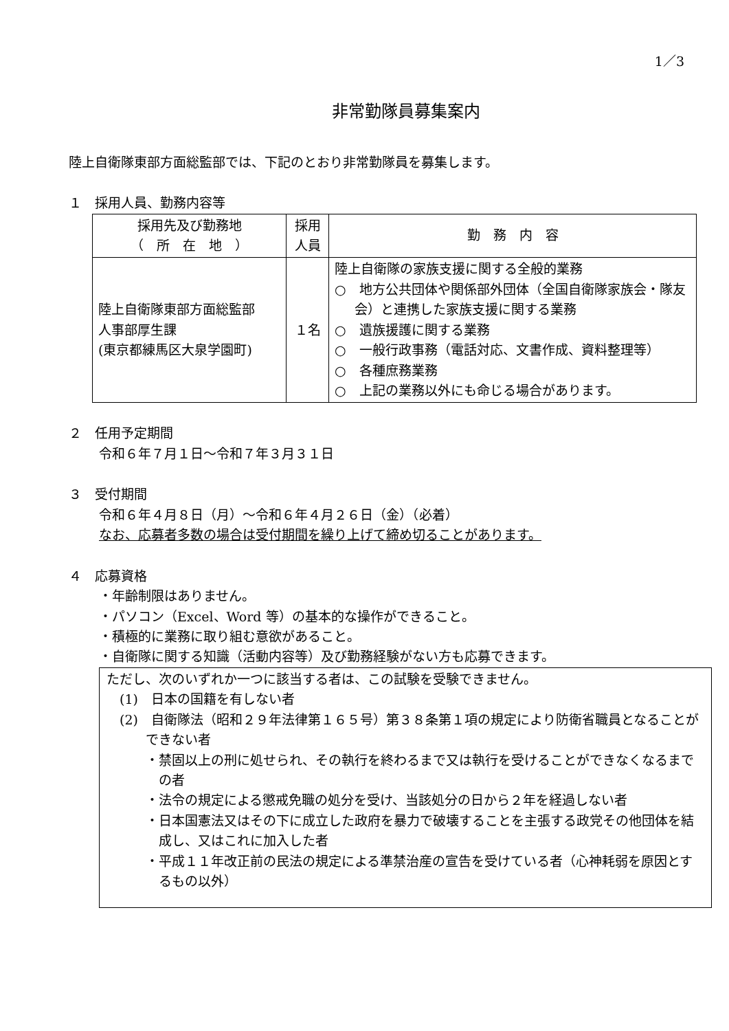1／3
非常勤隊員募集案内
陸上自衛隊東部方面総監部では、下記のとおり非常勤隊員を募集します。
１　採用人員、勤務内容等
| 採用先及び勤務地 （ 所 在 地 ） | 採用 人員 | 勤 務 内 容 |
| --- | --- | --- |
| 陸上自衛隊東部方面総監部 人事部厚生課 (東京都練馬区大泉学園町) | １名 | 陸上自衛隊の家族支援に関する全般的業務 ○ 地方公共団体や関係部外団体（全国自衛隊家族会・隊友会）と連携した家族支援に関する業務 ○ 遺族援護に関する業務 ○ 一般行政事務（電話対応、文書作成、資料整理等） ○ 各種庶務業務 ○ 上記の業務以外にも命じる場合があります。 |
２　任用予定期間
令和６年７月１日～令和７年３月３１日
３　受付期間
令和６年４月８日（月）～令和６年４月２６日（金）（必着）
なお、応募者多数の場合は受付期間を繰り上げて締め切ることがあります。
４　応募資格
・年齢制限はありません。
・パソコン（Excel、Word 等）の基本的な操作ができること。
・積極的に業務に取り組む意欲があること。
・自衛隊に関する知識（活動内容等）及び勤務経験がない方も応募できます。
ただし、次のいずれか一つに該当する者は、この試験を受験できません。
(1)　日本の国籍を有しない者
(2)　自衛隊法（昭和２９年法律第１６５号）第３８条第１項の規定により防衛省職員となることができない者
・禁固以上の刑に処せられ、その執行を終わるまで又は執行を受けることができなくなるまでの者
・法令の規定による懲戒免職の処分を受け、当該処分の日から２年を経過しない者
・日本国憲法又はその下に成立した政府を暴力で破壊することを主張する政党その他団体を結成し、又はこれに加入した者
・平成１１年改正前の民法の規定による準禁治産の宣告を受けている者（心神耗弱を原因とするもの以外）